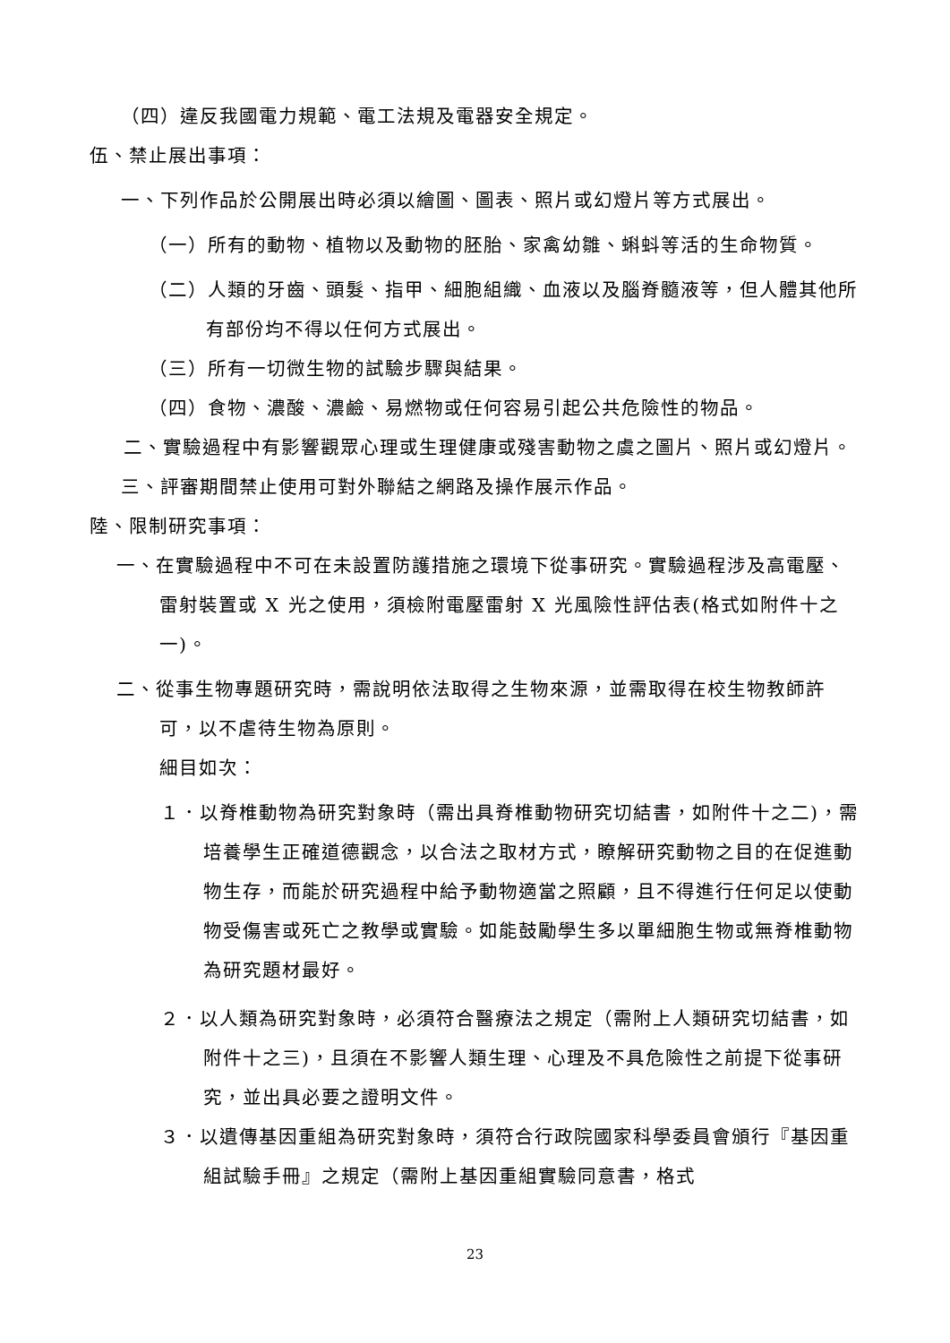（四）違反我國電力規範、電工法規及電器安全規定。
伍、禁止展出事項：
一、下列作品於公開展出時必須以繪圖、圖表、照片或幻燈片等方式展出。
（一）所有的動物、植物以及動物的胚胎、家禽幼雛、蝌蚪等活的生命物質。
（二）人類的牙齒、頭髮、指甲、細胞組織、血液以及腦脊髓液等，但人體其他所有部份均不得以任何方式展出。
（三）所有一切微生物的試驗步驟與結果。
（四）食物、濃酸、濃鹼、易燃物或任何容易引起公共危險性的物品。
二、實驗過程中有影響觀眾心理或生理健康或殘害動物之虞之圖片、照片或幻燈片。
三、評審期間禁止使用可對外聯結之網路及操作展示作品。
陸、限制研究事項：
一、在實驗過程中不可在未設置防護措施之環境下從事研究。實驗過程涉及高電壓、雷射裝置或 X 光之使用，須檢附電壓雷射 X 光風險性評估表(格式如附件十之一)。
二、從事生物專題研究時，需說明依法取得之生物來源，並需取得在校生物教師許可，以不虐待生物為原則。
細目如次：
１．以脊椎動物為研究對象時（需出具脊椎動物研究切結書，如附件十之二)，需培養學生正確道德觀念，以合法之取材方式，瞭解研究動物之目的在促進動物生存，而能於研究過程中給予動物適當之照顧，且不得進行任何足以使動物受傷害或死亡之教學或實驗。如能鼓勵學生多以單細胞生物或無脊椎動物為研究題材最好。
２．以人類為研究對象時，必須符合醫療法之規定（需附上人類研究切結書，如附件十之三)，且須在不影響人類生理、心理及不具危險性之前提下從事研究，並出具必要之證明文件。
３．以遺傳基因重組為研究對象時，須符合行政院國家科學委員會頒行『基因重組試驗手冊』之規定（需附上基因重組實驗同意書，格式
23